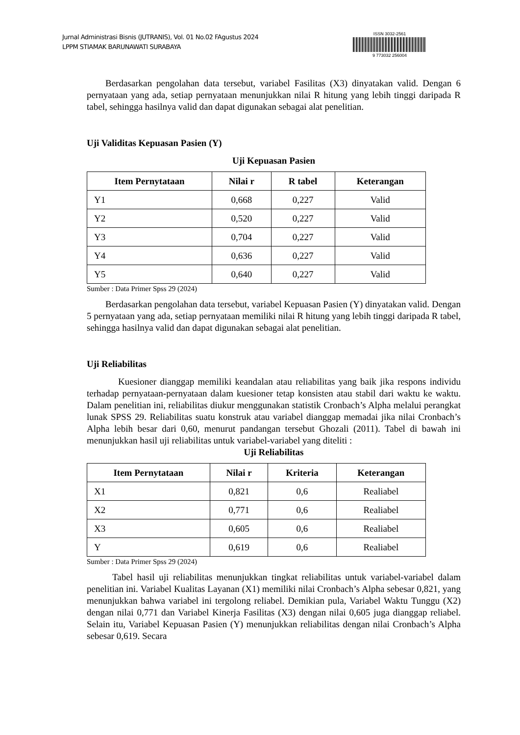Jurnal Administrasi Bisnis (JUTRANIS), Vol. 01 No.02 FAgustus 2024
LPPM STIAMAK BARUNAWATI SURABAYA
ISSN 3032-2561
9 773032 256004
Berdasarkan pengolahan data tersebut, variabel Fasilitas (X3) dinyatakan valid. Dengan 6 pernyataan yang ada, setiap pernyataan menunjukkan nilai R hitung yang lebih tinggi daripada R tabel, sehingga hasilnya valid dan dapat digunakan sebagai alat penelitian.
Uji Validitas Kepuasan Pasien (Y)
Uji Kepuasan Pasien
| Item Pernytataan | Nilai r | R tabel | Keterangan |
| --- | --- | --- | --- |
| Y1 | 0,668 | 0,227 | Valid |
| Y2 | 0,520 | 0,227 | Valid |
| Y3 | 0,704 | 0,227 | Valid |
| Y4 | 0,636 | 0,227 | Valid |
| Y5 | 0,640 | 0,227 | Valid |
Sumber : Data Primer Spss 29 (2024)
Berdasarkan pengolahan data tersebut, variabel Kepuasan Pasien (Y) dinyatakan valid. Dengan 5 pernyataan yang ada, setiap pernyataan memiliki nilai R hitung yang lebih tinggi daripada R tabel, sehingga hasilnya valid dan dapat digunakan sebagai alat penelitian.
Uji Reliabilitas
Kuesioner dianggap memiliki keandalan atau reliabilitas yang baik jika respons individu terhadap pernyataan-pernyataan dalam kuesioner tetap konsisten atau stabil dari waktu ke waktu. Dalam penelitian ini, reliabilitas diukur menggunakan statistik Cronbach’s Alpha melalui perangkat lunak SPSS 29. Reliabilitas suatu konstruk atau variabel dianggap memadai jika nilai Cronbach’s Alpha lebih besar dari 0,60, menurut pandangan tersebut Ghozali (2011). Tabel di bawah ini menunjukkan hasil uji reliabilitas untuk variabel-variabel yang diteliti :
Uji Reliabilitas
| Item Pernytataan | Nilai r | Kriteria | Keterangan |
| --- | --- | --- | --- |
| X1 | 0,821 | 0,6 | Realiabel |
| X2 | 0,771 | 0,6 | Realiabel |
| X3 | 0,605 | 0,6 | Realiabel |
| Y | 0,619 | 0,6 | Realiabel |
Sumber : Data Primer Spss 29 (2024)
Tabel hasil uji reliabilitas menunjukkan tingkat reliabilitas untuk variabel-variabel dalam penelitian ini. Variabel Kualitas Layanan (X1) memiliki nilai Cronbach’s Alpha sebesar 0,821, yang menunjukkan bahwa variabel ini tergolong reliabel. Demikian pula, Variabel Waktu Tunggu (X2) dengan nilai 0,771 dan Variabel Kinerja Fasilitas (X3) dengan nilai 0,605 juga dianggap reliabel. Selain itu, Variabel Kepuasan Pasien (Y) menunjukkan reliabilitas dengan nilai Cronbach’s Alpha sebesar 0,619. Secara